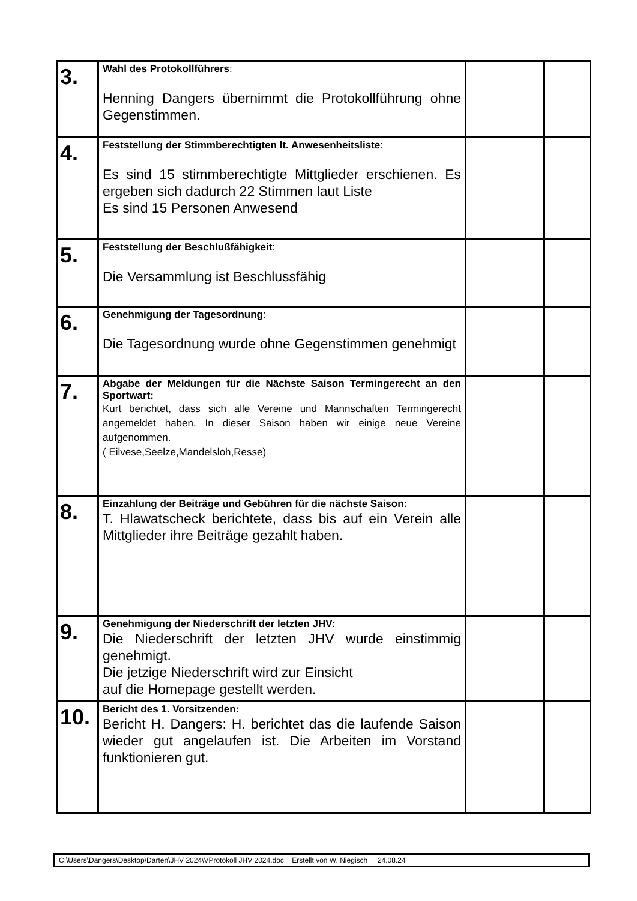| 3. | Wahl des Protokollführers : Henning Dangers übernimmt die Protokollführung ohne Gegenstimmen. | | |
| 4. | Feststellung der Stimmberechtigten lt. Anwesenheitsliste : Es sind 15 stimmberechtigte Mittglieder erschienen. Es ergeben sich dadurch 22 Stimmen laut Liste Es sind 15 Personen Anwesend | | |
| 5. | Feststellung der Beschlußfähigkeit : Die Versammlung ist Beschlussfähig | | |
| 6. | Genehmigung der Tagesordnung : Die Tagesordnung wurde ohne Gegenstimmen genehmigt | | |
| 7. | Abgabe der Meldungen für die Nächste Saison Termingerecht an den Sportwart: Kurt berichtet, dass sich alle Vereine und Mannschaften Termingerecht angemeldet haben. In dieser Saison haben wir einige neue Vereine aufgenommen. ( Eilvese,Seelze,Mandelsloh,Resse) | | |
| 8. | Einzahlung der Beiträge und Gebühren für die nächste Saison: T. Hlawatscheck berichtete, dass bis auf ein Verein alle Mittglieder ihre Beiträge gezahlt haben. | | |
| 9. | Genehmigung der Niederschrift der letzten JHV: Die Niederschrift der letzten JHV wurde einstimmig genehmigt. Die jetzige Niederschrift wird zur Einsicht auf die Homepage gestellt werden. | | |
| 10. | Bericht des 1. Vorsitzenden: Bericht H. Dangers: H. berichtet das die laufende Saison wieder gut angelaufen ist. Die Arbeiten im Vorstand funktionieren gut. | | |
C:\Users\Dangers\Desktop\Darten\JHV 2024\VProtokoll JHV 2024.doc Erstellt von W. Niegisch 24.08.24